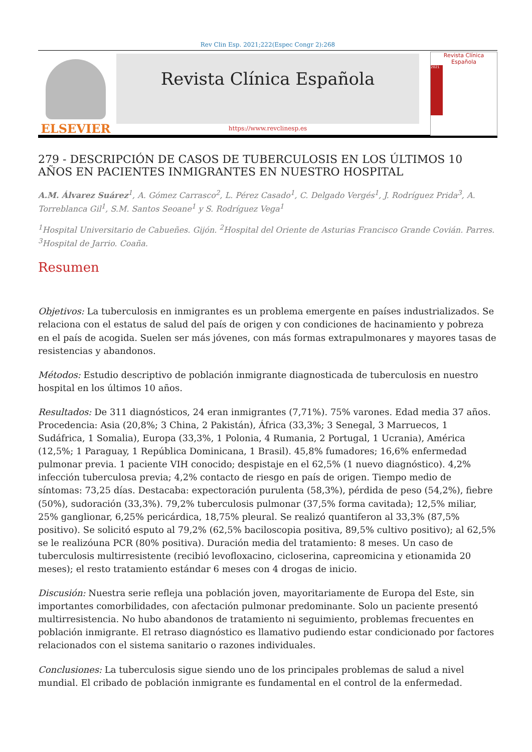Rev Clin Esp. 2021;222(Espec Congr 2):268
ELSEVIER
Revista Clínica Española
Revista Clínica
Española
2021
https://www.revclinesp.es
279 - DESCRIPCIÓN DE CASOS DE TUBERCULOSIS EN LOS ÚLTIMOS 10 AÑOS EN PACIENTES INMIGRANTES EN NUESTRO HOSPITAL
A.M. Álvarez Suárez<sup>1</sup>, A. Gómez Carrasco<sup>2</sup>, L. Pérez Casado<sup>1</sup>, C. Delgado Vergés<sup>1</sup>, J. Rodríguez Prida<sup>3</sup>, A. Torreblanca Gil<sup>1</sup>, S.M. Santos Seoane<sup>1</sup> y S. Rodríguez Vega<sup>1</sup>
<sup>1</sup> Hospital Universitario de Cabueñes. Gijón. <sup>2</sup>Hospital del Oriente de Asturias Francisco Grande Covián. Parres. <sup>3</sup>Hospital de Jarrio. Coaña.
Resumen
Objetivos: La tuberculosis en inmigrantes es un problema emergente en países industrializados. Se relaciona con el estatus de salud del país de origen y con condiciones de hacinamiento y pobreza en el país de acogida. Suelen ser más jóvenes, con más formas extrapulmonares y mayores tasas de resistencias y abandonos.
Métodos: Estudio descriptivo de población inmigrante diagnosticada de tuberculosis en nuestro hospital en los últimos 10 años.
Resultados: De 311 diagnósticos, 24 eran inmigrantes (7,71%). 75% varones. Edad media 37 años. Procedencia: Asia (20,8%; 3 China, 2 Pakistán), África (33,3%; 3 Senegal, 3 Marruecos, 1 Sudáfrica, 1 Somalia), Europa (33,3%, 1 Polonia, 4 Rumania, 2 Portugal, 1 Ucrania), América (12,5%; 1 Paraguay, 1 República Dominicana, 1 Brasil). 45,8% fumadores; 16,6% enfermedad pulmonar previa. 1 paciente VIH conocido; despistaje en el 62,5% (1 nuevo diagnóstico). 4,2% infección tuberculosa previa; 4,2% contacto de riesgo en país de origen. Tiempo medio de síntomas: 73,25 días. Destacaba: expectoración purulenta (58,3%), pérdida de peso (54,2%), fiebre (50%), sudoración (33,3%). 79,2% tuberculosis pulmonar (37,5% forma cavitada); 12,5% miliar, 25% ganglionar, 6,25% pericárdica, 18,75% pleural. Se realizó quantiferon al 33,3% (87,5% positivo). Se solicitó esputo al 79,2% (62,5% baciloscopia positiva, 89,5% cultivo positivo); al 62,5% se le realizóuna PCR (80% positiva). Duración media del tratamiento: 8 meses. Un caso de tuberculosis multirresistente (recibió levofloxacino, cicloserina, capreomicina y etionamida 20 meses); el resto tratamiento estándar 6 meses con 4 drogas de inicio.
Discusión: Nuestra serie refleja una población joven, mayoritariamente de Europa del Este, sin importantes comorbilidades, con afectación pulmonar predominante. Solo un paciente presentó multirresistencia. No hubo abandonos de tratamiento ni seguimiento, problemas frecuentes en población inmigrante. El retraso diagnóstico es llamativo pudiendo estar condicionado por factores relacionados con el sistema sanitario o razones individuales.
Conclusiones: La tuberculosis sigue siendo uno de los principales problemas de salud a nivel mundial. El cribado de población inmigrante es fundamental en el control de la enfermedad.